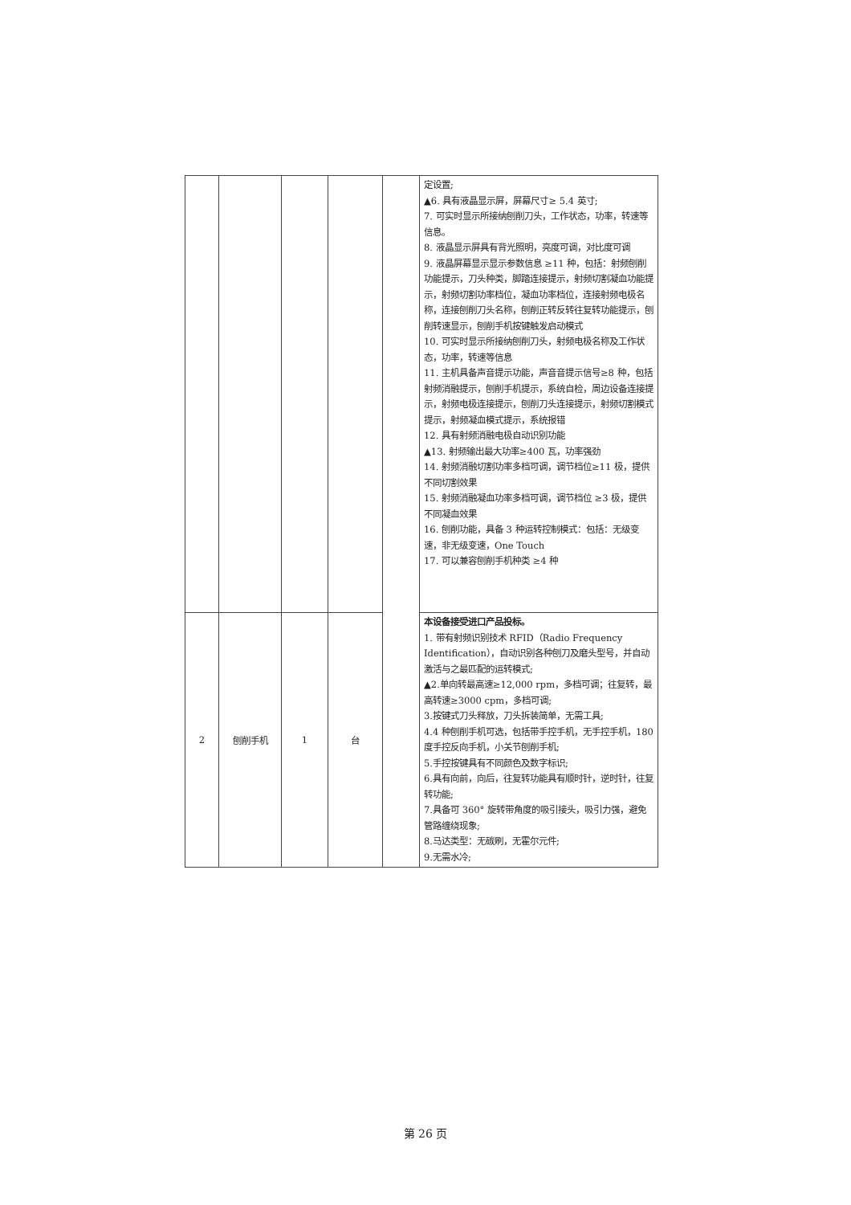| | | | | | 定设置; ▲6. 具有液晶显示屏，屏幕尺寸≥ 5.4 英寸; 7. 可实时显示所接纳刨削刀头，工作状态，功率，转速等信息。 8. 液晶显示屏具有背光照明，亮度可调，对比度可调 9. 液晶屏幕显示显示参数信息 ≥11 种，包括：射频刨削功能提示，刀头种类，脚踏连接提示，射频切割凝血功能提示，射频切割功率档位，凝血功率档位，连接射频电极名称，连接刨削刀头名称，刨削正转反转往复转功能提示，刨削转速显示，刨削手机按键触发启动模式 10. 可实时显示所接纳刨削刀头，射频电极名称及工作状态，功率，转速等信息 11. 主机具备声音提示功能，声音音提示信号≥8 种，包括射频消融提示，刨削手机提示，系统自检，周边设备连接提示，射频电极连接提示，刨削刀头连接提示，射频切割模式提示，射频凝血模式提示，系统报错 12. 具有射频消融电极自动识别功能 ▲13. 射频输出最大功率≥400 瓦，功率强劲 14. 射频消融切割功率多档可调，调节档位≥11 极，提供不同切割效果 15. 射频消融凝血功率多档可调，调节档位 ≥3 极，提供不同凝血效果 16. 刨削功能，具备 3 种运转控制模式：包括：无级变速，非无级变速，One Touch 17. 可以兼容刨削手机种类 ≥4 种 |
| 2 | 刨削手机 | 1 | 台 | | 本设备接受进口产品投标。 1. 带有射频识别技术 RFID（Radio Frequency Identification），自动识别各种刨刀及磨头型号，并自动激活与之最匹配的运转模式; ▲2.单向转最高速≥12,000 rpm，多档可调；往复转，最高转速≥3000 cpm，多档可调; 3.按键式刀头释放，刀头拆装简单，无需工具; 4.4 种刨削手机可选，包括带手控手机，无手控手机，180 度手控反向手机，小关节刨削手机; 5.手控按键具有不同颜色及数字标识; 6.具有向前，向后，往复转功能具有顺时针，逆时针，往复转功能; 7.具备可 360° 旋转带角度的吸引接头，吸引力强，避免管路缠绕现象; 8.马达类型：无碳刷，无霍尔元件; 9.无需水冷; |
第 26 页